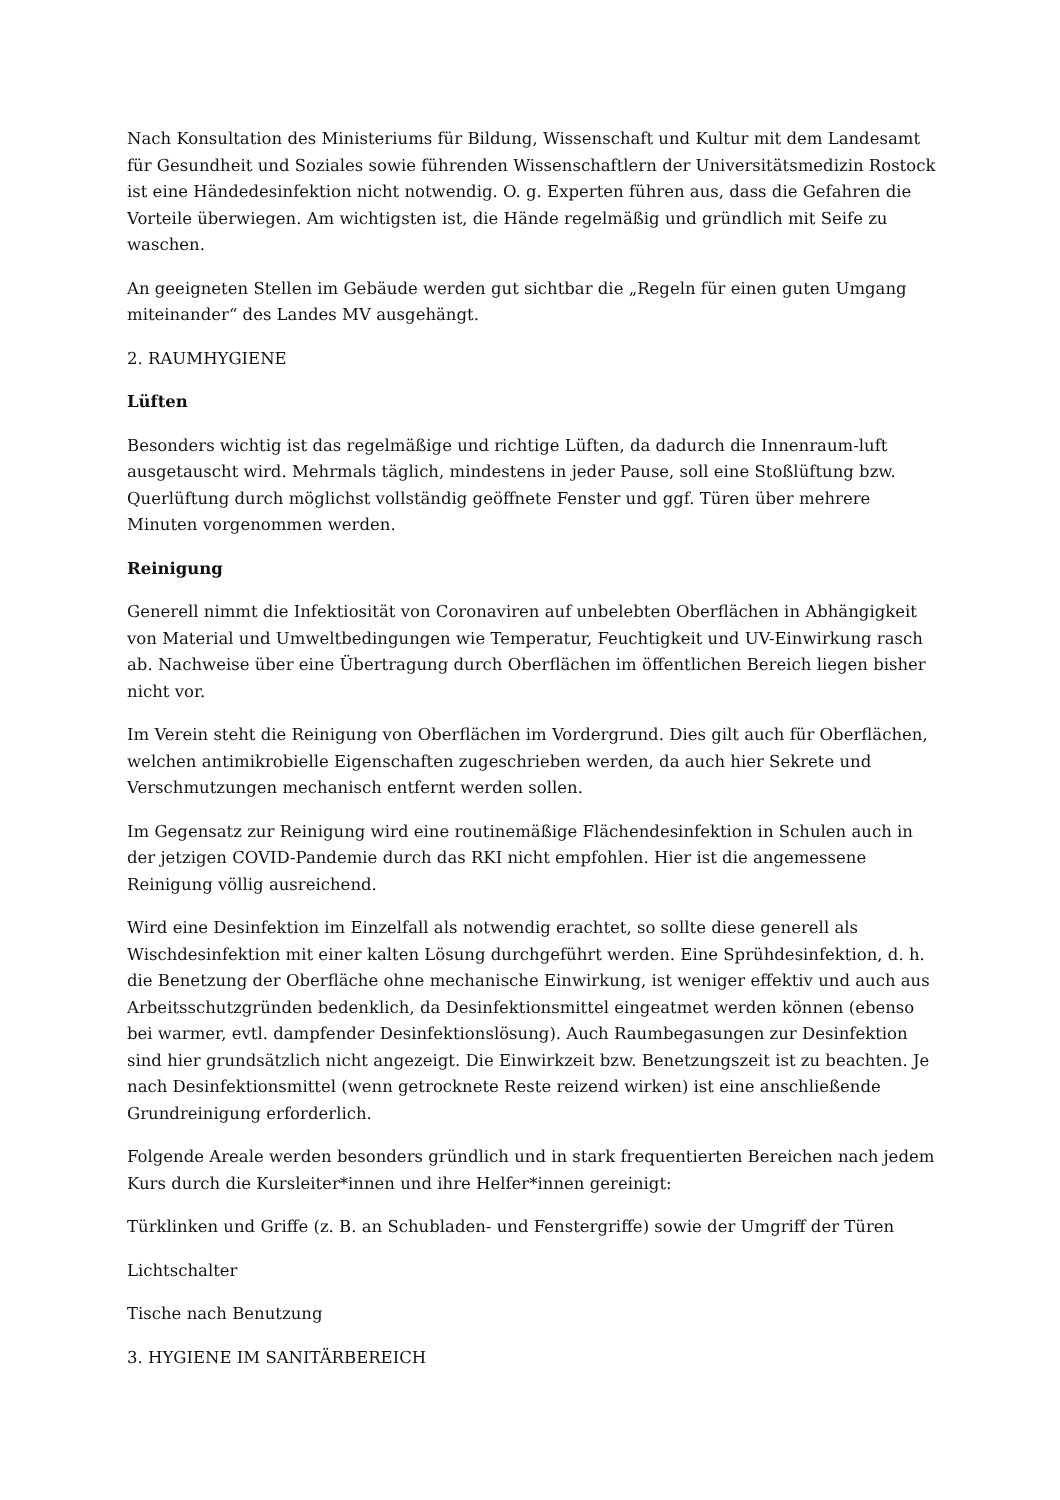Nach Konsultation des Ministeriums für Bildung, Wissenschaft und Kultur mit dem Landesamt für Gesundheit und Soziales sowie führenden Wissenschaftlern der Universitätsmedizin Rostock ist eine Händedesinfektion nicht notwendig. O. g. Experten führen aus, dass die Gefahren die Vorteile überwiegen. Am wichtigsten ist, die Hände regelmäßig und gründlich mit Seife zu waschen.
An geeigneten Stellen im Gebäude werden gut sichtbar die „Regeln für einen guten Umgang miteinander“ des Landes MV ausgehängt.
2. RAUMHYGIENE
Lüften
Besonders wichtig ist das regelmäßige und richtige Lüften, da dadurch die Innenraum-luft ausgetauscht wird. Mehrmals täglich, mindestens in jeder Pause, soll eine Stoßlüftung bzw. Querlüftung durch möglichst vollständig geöffnete Fenster und ggf. Türen über mehrere Minuten vorgenommen werden.
Reinigung
Generell nimmt die Infektiosität von Coronaviren auf unbelebten Oberflächen in Abhängigkeit von Material und Umweltbedingungen wie Temperatur, Feuchtigkeit und UV-Einwirkung rasch ab. Nachweise über eine Übertragung durch Oberflächen im öffentlichen Bereich liegen bisher nicht vor.
Im Verein steht die Reinigung von Oberflächen im Vordergrund. Dies gilt auch für Oberflächen, welchen antimikrobielle Eigenschaften zugeschrieben werden, da auch hier Sekrete und Verschmutzungen mechanisch entfernt werden sollen.
Im Gegensatz zur Reinigung wird eine routinemäßige Flächendesinfektion in Schulen auch in der jetzigen COVID-Pandemie durch das RKI nicht empfohlen. Hier ist die angemessene Reinigung völlig ausreichend.
Wird eine Desinfektion im Einzelfall als notwendig erachtet, so sollte diese generell als Wischdesinfektion mit einer kalten Lösung durchgeführt werden. Eine Sprühdesinfektion, d. h. die Benetzung der Oberfläche ohne mechanische Einwirkung, ist weniger effektiv und auch aus Arbeitsschutzgründen bedenklich, da Desinfektionsmittel eingeatmet werden können (ebenso bei warmer, evtl. dampfender Desinfektionslösung). Auch Raumbegasungen zur Desinfektion sind hier grundsätzlich nicht angezeigt. Die Einwirkzeit bzw. Benetzungszeit ist zu beachten. Je nach Desinfektionsmittel (wenn getrocknete Reste reizend wirken) ist eine anschließende Grundreinigung erforderlich.
Folgende Areale werden besonders gründlich und in stark frequentierten Bereichen nach jedem Kurs durch die Kursleiter*innen und ihre Helfer*innen gereinigt:
Türklinken und Griffe (z. B. an Schubladen- und Fenstergriffe) sowie der Umgriff der Türen
Lichtschalter
Tische nach Benutzung
3. HYGIENE IM SANITÄRBEREICH